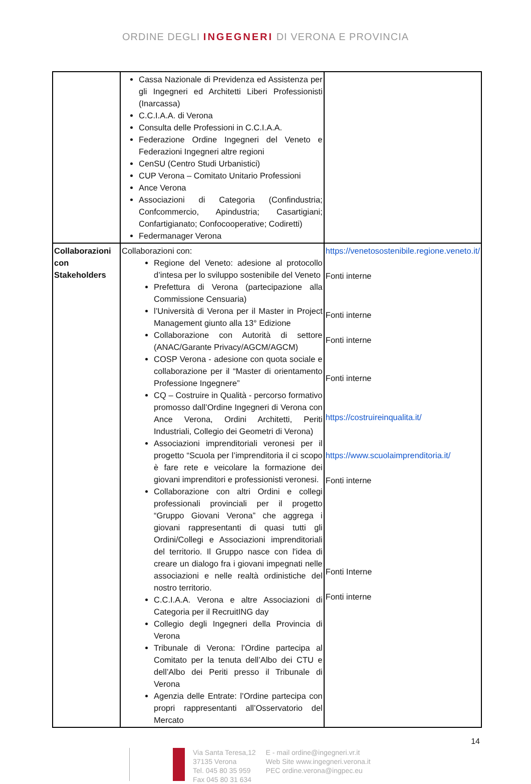ORDINE DEGLI INGEGNERI DI VERONA E PROVINCIA
| | Cassa Nazionale di Previdenza ed Assistenza per gli Ingegneri ed Architetti Liberi Professionisti (Inarcassa) C.C.I.A.A. di Verona Consulta delle Professioni in C.C.I.A.A. Federazione Ordine Ingegneri del Veneto e Federazioni Ingegneri altre regioni CenSU (Centro Studi Urbanistici) CUP Verona – Comitato Unitario Professioni Ance Verona Associazioni di Categoria (Confindustria; Confcommercio, Apindustria; Casartigiani; Confartigianato; Confocooperative; Codiretti) Federmanager Verona | |
| Collaborazioni con Stakeholders | Collaborazioni con: Regione del Veneto: adesione al protocollo d’intesa per lo sviluppo sostenibile del Veneto Prefettura di Verona (partecipazione alla Commissione Censuaria) l’Università di Verona per il Master in Project Management giunto alla 13° Edizione Collaborazione con Autorità di settore (ANAC/Garante Privacy/AGCM/AGCM) COSP Verona - adesione con quota sociale e collaborazione per il “Master di orientamento Professione Ingegnere” CQ – Costruire in Qualità - percorso formativo promosso dall’Ordine Ingegneri di Verona con Ance Verona, Ordini Architetti, Periti Industriali, Collegio dei Geometri di Verona) Associazioni imprenditoriali veronesi per il progetto “Scuola per l’imprenditoria il ci scopo è fare rete e veicolare la formazione dei giovani imprenditori e professionisti veronesi. Collaborazione con altri Ordini e collegi professionali provinciali per il progetto “Gruppo Giovani Verona” che aggrega i giovani rappresentanti di quasi tutti gli Ordini/Collegi e Associazioni imprenditoriali del territorio. Il Gruppo nasce con l'idea di creare un dialogo fra i giovani impegnati nelle associazioni e nelle realtà ordinistiche del nostro territorio. C.C.I.A.A. Verona e altre Associazioni di Categoria per il RecruitING day Collegio degli Ingegneri della Provincia di Verona Tribunale di Verona: l’Ordine partecipa al Comitato per la tenuta dell’Albo dei CTU e dell’Albo dei Periti presso il Tribunale di Verona Agenzia delle Entrate: l’Ordine partecipa con propri rappresentanti all’Osservatorio del Mercato | https://venetosostenibile.regione.veneto.it/ Fonti interne Fonti interne Fonti interne Fonti interne https://costruireinqualita.it/ https://www.scuolaimprenditoria.it/ Fonti interne Fonti Interne Fonti interne |
14
Via Santa Teresa,12
37135 Verona
Tel. 045 80 35 959
Fax 045 80 31 634
E - mail ordine@ingegneri.vr.it
Web Site www.ingegneri.verona.it
PEC ordine.verona@ingpec.eu